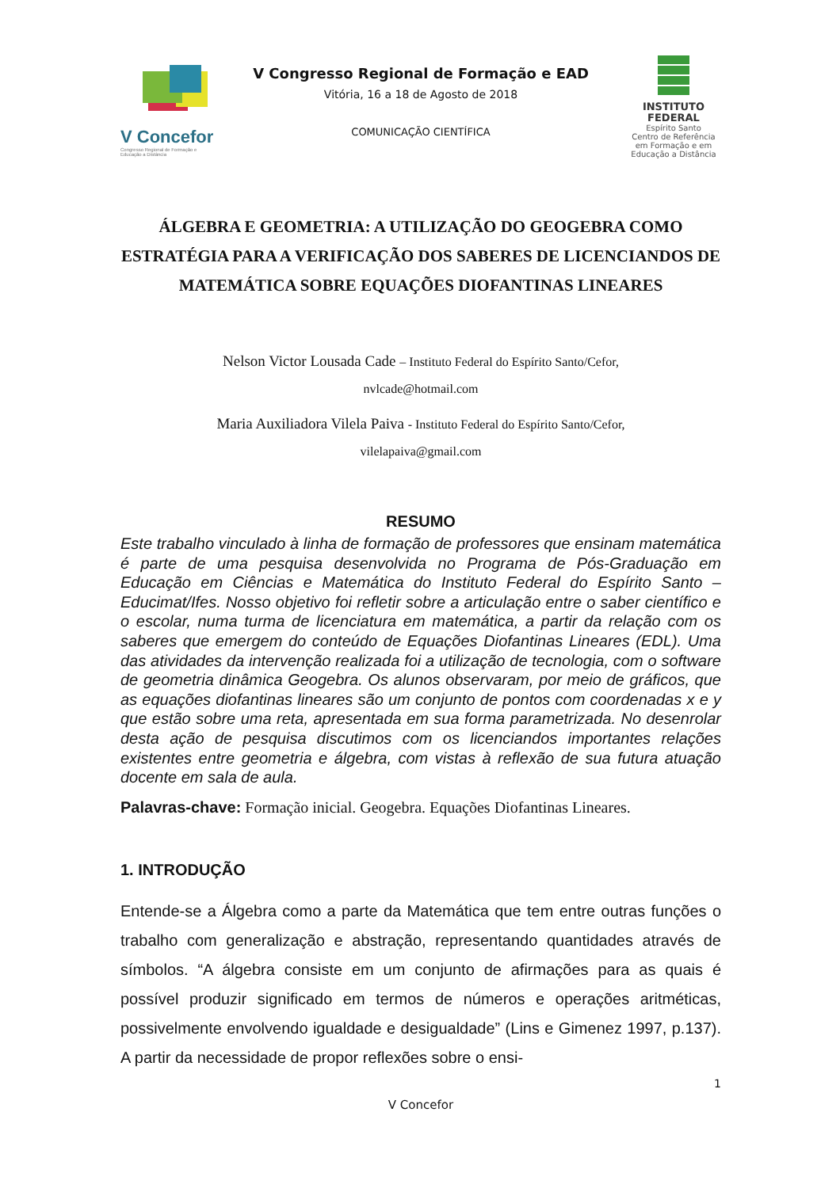V Concefor
Congresso Regional de Formação e Educação a Distância
V Congresso Regional de Formação e EAD
Vitória, 16 a 18 de Agosto de 2018
COMUNICAÇÃO CIENTÍFICA
INSTITUTO FEDERAL
Espírito Santo
Centro de Referência em Formação e em Educação a Distância
ÁLGEBRA E GEOMETRIA: A UTILIZAÇÃO DO GEOGEBRA COMO ESTRATÉGIA PARA A VERIFICAÇÃO DOS SABERES DE LICENCIANDOS DE MATEMÁTICA SOBRE EQUAÇÕES DIOFANTINAS LINEARES
Nelson Victor Lousada Cade – Instituto Federal do Espírito Santo/Cefor,
nvlcade@hotmail.com
Maria Auxiliadora Vilela Paiva - Instituto Federal do Espírito Santo/Cefor,
vilelapaiva@gmail.com
RESUMO
Este trabalho vinculado à linha de formação de professores que ensinam matemática é parte de uma pesquisa desenvolvida no Programa de Pós-Graduação em Educação em Ciências e Matemática do Instituto Federal do Espírito Santo – Educimat/Ifes. Nosso objetivo foi refletir sobre a articulação entre o saber científico e o escolar, numa turma de licenciatura em matemática, a partir da relação com os saberes que emergem do conteúdo de Equações Diofantinas Lineares (EDL). Uma das atividades da intervenção realizada foi a utilização de tecnologia, com o software de geometria dinâmica Geogebra. Os alunos observaram, por meio de gráficos, que as equações diofantinas lineares são um conjunto de pontos com coordenadas x e y que estão sobre uma reta, apresentada em sua forma parametrizada. No desenrolar desta ação de pesquisa discutimos com os licenciandos importantes relações existentes entre geometria e álgebra, com vistas à reflexão de sua futura atuação docente em sala de aula.
Palavras-chave: Formação inicial. Geogebra. Equações Diofantinas Lineares.
1. INTRODUÇÃO
Entende-se a Álgebra como a parte da Matemática que tem entre outras funções o trabalho com generalização e abstração, representando quantidades através de símbolos. “A álgebra consiste em um conjunto de afirmações para as quais é possível produzir significado em termos de números e operações aritméticas, possivelmente envolvendo igualdade e desigualdade” (Lins e Gimenez 1997, p.137). A partir da necessidade de propor reflexões sobre o ensi-
1
V Concefor